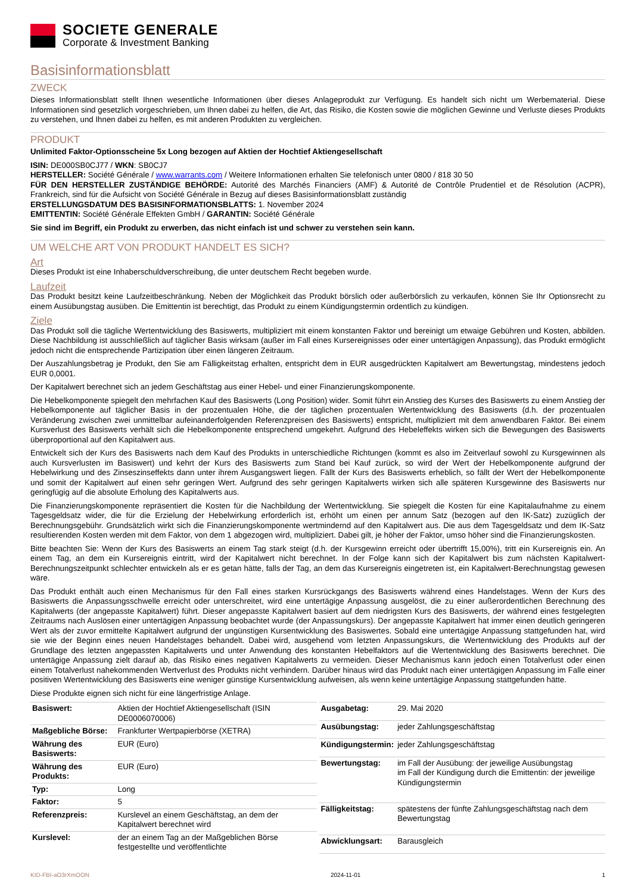SOCIETE GENERALE
Corporate & Investment Banking
Basisinformationsblatt
ZWECK
Dieses Informationsblatt stellt Ihnen wesentliche Informationen über dieses Anlageprodukt zur Verfügung. Es handelt sich nicht um Werbematerial. Diese Informationen sind gesetzlich vorgeschrieben, um Ihnen dabei zu helfen, die Art, das Risiko, die Kosten sowie die möglichen Gewinne und Verluste dieses Produkts zu verstehen, und Ihnen dabei zu helfen, es mit anderen Produkten zu vergleichen.
PRODUKT
Unlimited Faktor-Optionsscheine 5x Long bezogen auf Aktien der Hochtief Aktiengesellschaft
ISIN: DE000SB0CJ77 / WKN: SB0CJ7
HERSTELLER: Société Générale / www.warrants.com / Weitere Informationen erhalten Sie telefonisch unter 0800 / 818 30 50
FÜR DEN HERSTELLER ZUSTÄNDIGE BEHÖRDE: Autorité des Marchés Financiers (AMF) & Autorité de Contrôle Prudentiel et de Résolution (ACPR), Frankreich, sind für die Aufsicht von Société Générale in Bezug auf dieses Basisinformationsblatt zuständig
ERSTELLUNGSDATUM DES BASISINFORMATIONSBLATTS: 1. November 2024
EMITTENTIN: Société Générale Effekten GmbH / GARANTIN: Société Générale
Sie sind im Begriff, ein Produkt zu erwerben, das nicht einfach ist und schwer zu verstehen sein kann.
UM WELCHE ART VON PRODUKT HANDELT ES SICH?
Art
Dieses Produkt ist eine Inhaberschuldverschreibung, die unter deutschem Recht begeben wurde.
Laufzeit
Das Produkt besitzt keine Laufzeitbeschränkung. Neben der Möglichkeit das Produkt börslich oder außerbörslich zu verkaufen, können Sie Ihr Optionsrecht zu einem Ausübungstag ausüben. Die Emittentin ist berechtigt, das Produkt zu einem Kündigungstermin ordentlich zu kündigen.
Ziele
Das Produkt soll die tägliche Wertentwicklung des Basiswerts, multipliziert mit einem konstanten Faktor und bereinigt um etwaige Gebühren und Kosten, abbilden. Diese Nachbildung ist ausschließlich auf täglicher Basis wirksam (außer im Fall eines Kursereignisses oder einer untertägigen Anpassung), das Produkt ermöglicht jedoch nicht die entsprechende Partizipation über einen längeren Zeitraum.
Der Auszahlungsbetrag je Produkt, den Sie am Fälligkeitstag erhalten, entspricht dem in EUR ausgedrückten Kapitalwert am Bewertungstag, mindestens jedoch EUR 0,0001.
Der Kapitalwert berechnet sich an jedem Geschäftstag aus einer Hebel- und einer Finanzierungskomponente.
Die Hebelkomponente spiegelt den mehrfachen Kauf des Basiswerts (Long Position) wider. Somit führt ein Anstieg des Kurses des Basiswerts zu einem Anstieg der Hebelkomponente auf täglicher Basis in der prozentualen Höhe, die der täglichen prozentualen Wertentwicklung des Basiswerts (d.h. der prozentualen Veränderung zwischen zwei unmittelbar aufeinanderfolgenden Referenzpreisen des Basiswerts) entspricht, multipliziert mit dem anwendbaren Faktor. Bei einem Kursverlust des Basiswerts verhält sich die Hebelkomponente entsprechend umgekehrt. Aufgrund des Hebeleffekts wirken sich die Bewegungen des Basiswerts überproportional auf den Kapitalwert aus.
Entwickelt sich der Kurs des Basiswerts nach dem Kauf des Produkts in unterschiedliche Richtungen (kommt es also im Zeitverlauf sowohl zu Kursgewinnen als auch Kursverlusten im Basiswert) und kehrt der Kurs des Basiswerts zum Stand bei Kauf zurück, so wird der Wert der Hebelkomponente aufgrund der Hebelwirkung und des Zinseszinseffekts dann unter ihrem Ausgangswert liegen. Fällt der Kurs des Basiswerts erheblich, so fällt der Wert der Hebelkomponente und somit der Kapitalwert auf einen sehr geringen Wert. Aufgrund des sehr geringen Kapitalwerts wirken sich alle späteren Kursgewinne des Basiswerts nur geringfügig auf die absolute Erholung des Kapitalwerts aus.
Die Finanzierungskomponente repräsentiert die Kosten für die Nachbildung der Wertentwicklung. Sie spiegelt die Kosten für eine Kapitalaufnahme zu einem Tagesgeldsatz wider, die für die Erzielung der Hebelwirkung erforderlich ist, erhöht um einen per annum Satz (bezogen auf den IK-Satz) zuzüglich der Berechnungsgebühr. Grundsätzlich wirkt sich die Finanzierungskomponente wertmindernd auf den Kapitalwert aus. Die aus dem Tagesgeldsatz und dem IK-Satz resultierenden Kosten werden mit dem Faktor, von dem 1 abgezogen wird, multipliziert. Dabei gilt, je höher der Faktor, umso höher sind die Finanzierungskosten.
Bitte beachten Sie: Wenn der Kurs des Basiswerts an einem Tag stark steigt (d.h. der Kursgewinn erreicht oder übertrifft 15,00%), tritt ein Kursereignis ein. An einem Tag, an dem ein Kursereignis eintritt, wird der Kapitalwert nicht berechnet. In der Folge kann sich der Kapitalwert bis zum nächsten Kapitalwert-Berechnungszeitpunkt schlechter entwickeln als er es getan hätte, falls der Tag, an dem das Kursereignis eingetreten ist, ein Kapitalwert-Berechnungstag gewesen wäre.
Das Produkt enthält auch einen Mechanismus für den Fall eines starken Kursrückgangs des Basiswerts während eines Handelstages. Wenn der Kurs des Basiswerts die Anpassungsschwelle erreicht oder unterschreitet, wird eine untertägige Anpassung ausgelöst, die zu einer außerordentlichen Berechnung des Kapitalwerts (der angepasste Kapitalwert) führt. Dieser angepasste Kapitalwert basiert auf dem niedrigsten Kurs des Basiswerts, der während eines festgelegten Zeitraums nach Auslösen einer untertägigen Anpassung beobachtet wurde (der Anpassungskurs). Der angepasste Kapitalwert hat immer einen deutlich geringeren Wert als der zuvor ermittelte Kapitalwert aufgrund der ungünstigen Kursentwicklung des Basiswertes. Sobald eine untertägige Anpassung stattgefunden hat, wird sie wie der Beginn eines neuen Handelstages behandelt. Dabei wird, ausgehend vom letzten Anpassungskurs, die Wertentwicklung des Produkts auf der Grundlage des letzten angepassten Kapitalwerts und unter Anwendung des konstanten Hebelfaktors auf die Wertentwicklung des Basiswerts berechnet. Die untertägige Anpassung zielt darauf ab, das Risiko eines negativen Kapitalwerts zu vermeiden. Dieser Mechanismus kann jedoch einen Totalverlust oder einen einem Totalverlust nahekommenden Wertverlust des Produkts nicht verhindern. Darüber hinaus wird das Produkt nach einer untertägigen Anpassung im Falle einer positiven Wertentwicklung des Basiswerts eine weniger günstige Kursentwicklung aufweisen, als wenn keine untertägige Anpassung stattgefunden hätte.
Diese Produkte eignen sich nicht für eine längerfristige Anlage.
| Basiswert: | Aktien der Hochtief Aktiengesellschaft (ISIN DE0006070006) |
| Maßgebliche Börse: | Frankfurter Wertpapierbörse (XETRA) |
| Währung des Basiswerts: | EUR (Euro) |
| Währung des Produkts: | EUR (Euro) |
| Typ: | Long |
| Faktor: | 5 |
| Referenzpreis: | Kurslevel an einem Geschäftstag, an dem der Kapitalwert berechnet wird |
| Kurslevel: | der an einem Tag an der Maßgeblichen Börse festgestellte und veröffentlichte |
| Ausgabetag: | 29. Mai 2020 |
| Ausübungstag: | jeder Zahlungsgeschäftstag |
| Kündigungstermin: | jeder Zahlungsgeschäftstag |
| Bewertungstag: | im Fall der Ausübung: der jeweilige Ausübungstag im Fall der Kündigung durch die Emittentin: der jeweilige Kündigungstermin |
| Fälligkeitstag: | spätestens der fünfte Zahlungsgeschäftstag nach dem Bewertungstag |
| Abwicklungsart: | Barausgleich |
KID-FBI-aO3rXmOON 2024-11-01 1